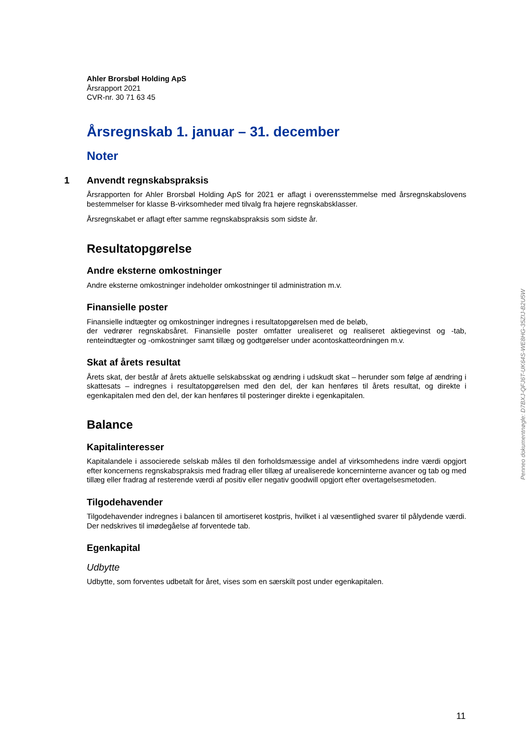Ahler Brorsbøl Holding ApS
Årsrapport 2021
CVR-nr. 30 71 63 45
Årsregnskab 1. januar – 31. december
Noter
1 Anvendt regnskabspraksis
Årsrapporten for Ahler Brorsbøl Holding ApS for 2021 er aflagt i overensstemmelse med årsregnskabslovens bestemmelser for klasse B-virksomheder med tilvalg fra højere regnskabsklasser.
Årsregnskabet er aflagt efter samme regnskabspraksis som sidste år.
Resultatopgørelse
Andre eksterne omkostninger
Andre eksterne omkostninger indeholder omkostninger til administration m.v.
Finansielle poster
Finansielle indtægter og omkostninger indregnes i resultatopgørelsen med de beløb,
der vedrører regnskabsåret. Finansielle poster omfatter urealiseret og realiseret aktiegevinst og -tab, renteindtægter og -omkostninger samt tillæg og godtgørelser under acontoskatteordningen m.v.
Skat af årets resultat
Årets skat, der består af årets aktuelle selskabsskat og ændring i udskudt skat – herunder som følge af ændring i skattesats – indregnes i resultatopgørelsen med den del, der kan henføres til årets resultat, og direkte i egenkapitalen med den del, der kan henføres til posteringer direkte i egenkapitalen.
Balance
Kapitalinteresser
Kapitalandele i associerede selskab måles til den forholdsmæssige andel af virksomhedens indre værdi opgjort efter koncernens regnskabspraksis med fradrag eller tillæg af urealiserede koncerninterne avancer og tab og med tillæg eller fradrag af resterende værdi af positiv eller negativ goodwill opgjort efter overtagelsesmetoden.
Tilgodehavender
Tilgodehavender indregnes i balancen til amortiseret kostpris, hvilket i al væsentlighed svarer til pålydende værdi. Der nedskrives til imødegåelse af forventede tab.
Egenkapital
Udbytte
Udbytte, som forventes udbetalt for året, vises som en særskilt post under egenkapitalen.
Penneo dokumentnøgle: D7BXJ-QFJ6T-UK64S-WE8HG-35ZIJ-B2U5W
11